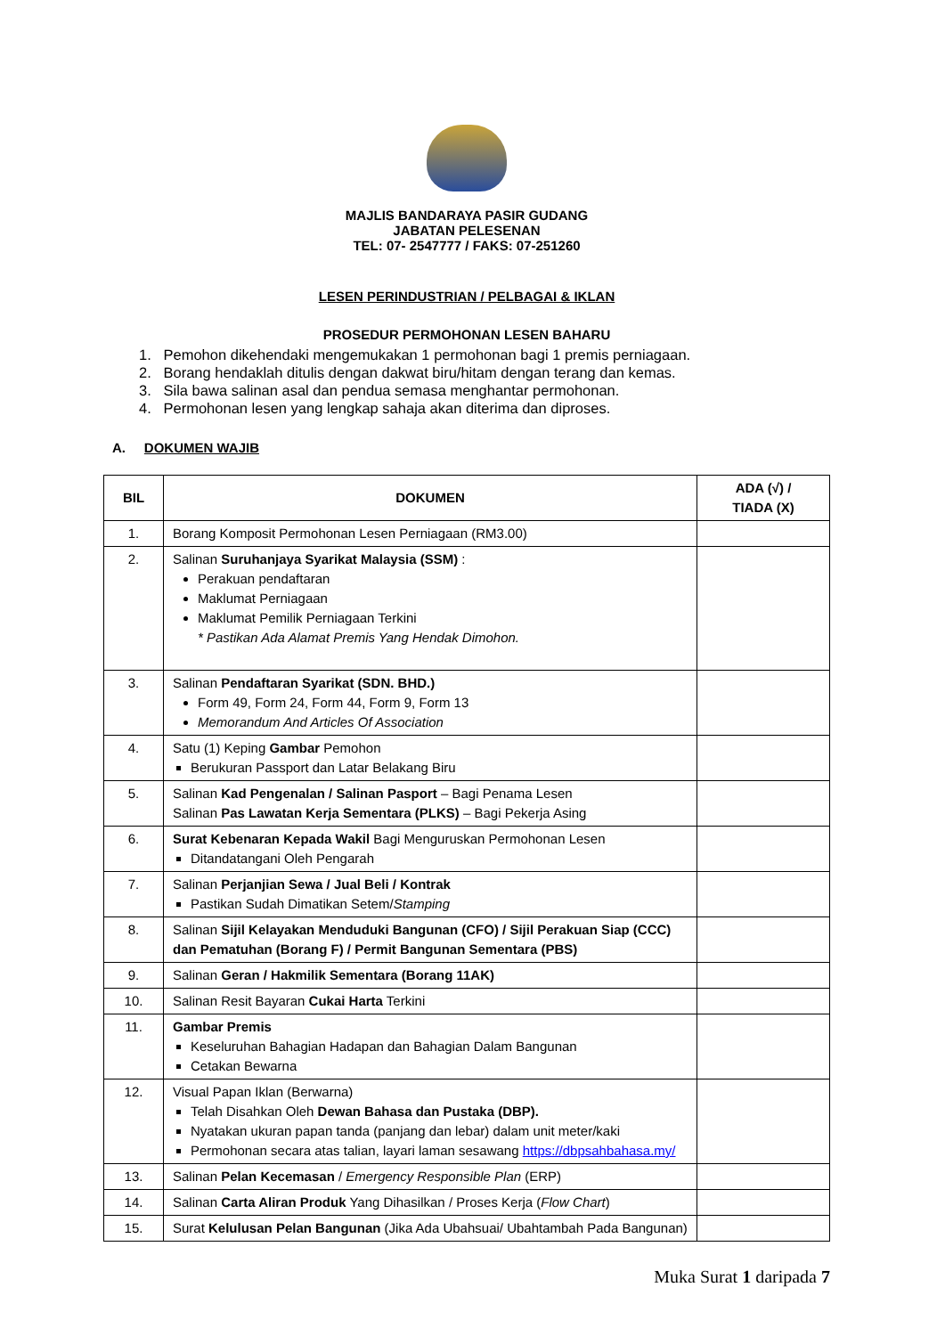MAJLIS BANDARAYA PASIR GUDANG
JABATAN PELESENAN
TEL: 07- 2547777 / FAKS: 07-251260
LESEN PERINDUSTRIAN / PELBAGAI & IKLAN
PROSEDUR PERMOHONAN LESEN BAHARU
1. Pemohon dikehendaki mengemukakan 1 permohonan bagi 1 premis perniagaan.
2. Borang hendaklah ditulis dengan dakwat biru/hitam dengan terang dan kemas.
3. Sila bawa salinan asal dan pendua semasa menghantar permohonan.
4. Permohonan lesen yang lengkap sahaja akan diterima dan diproses.
A. DOKUMEN WAJIB
| BIL | DOKUMEN | ADA (√) / TIADA (X) |
| --- | --- | --- |
| 1. | Borang Komposit Permohonan Lesen Perniagaan (RM3.00) | |
| 2. | Salinan Suruhanjaya Syarikat Malaysia (SSM) : Perakuan pendaftaran Maklumat Perniagaan Maklumat Pemilik Perniagaan Terkini * Pastikan Ada Alamat Premis Yang Hendak Dimohon. | |
| 3. | Salinan Pendaftaran Syarikat (SDN. BHD.) Form 49, Form 24, Form 44, Form 9, Form 13 Memorandum And Articles Of Association | |
| 4. | Satu (1) Keping Gambar Pemohon Berukuran Passport dan Latar Belakang Biru | |
| 5. | Salinan Kad Pengenalan / Salinan Pasport – Bagi Penama Lesen Salinan Pas Lawatan Kerja Sementara (PLKS) – Bagi Pekerja Asing | |
| 6. | Surat Kebenaran Kepada Wakil Bagi Menguruskan Permohonan Lesen Ditandatangani Oleh Pengarah | |
| 7. | Salinan Perjanjian Sewa / Jual Beli / Kontrak Pastikan Sudah Dimatikan Setem/ Stamping | |
| 8. | Salinan Sijil Kelayakan Menduduki Bangunan (CFO) / Sijil Perakuan Siap (CCC) dan Pematuhan (Borang F) / Permit Bangunan Sementara (PBS) | |
| 9. | Salinan Geran / Hakmilik Sementara (Borang 11AK) | |
| 10. | Salinan Resit Bayaran Cukai Harta Terkini | |
| 11. | Gambar Premis Keseluruhan Bahagian Hadapan dan Bahagian Dalam Bangunan Cetakan Bewarna | |
| 12. | Visual Papan Iklan (Berwarna) Telah Disahkan Oleh Dewan Bahasa dan Pustaka (DBP). Nyatakan ukuran papan tanda (panjang dan lebar) dalam unit meter/kaki Permohonan secara atas talian, layari laman sesawang https://dbpsahbahasa.my/ | |
| 13. | Salinan Pelan Kecemasan / Emergency Responsible Plan (ERP) | |
| 14. | Salinan Carta Aliran Produk Yang Dihasilkan / Proses Kerja ( Flow Chart ) | |
| 15. | Surat Kelulusan Pelan Bangunan (Jika Ada Ubahsuai/ Ubahtambah Pada Bangunan) | |
Muka Surat 1 daripada 7